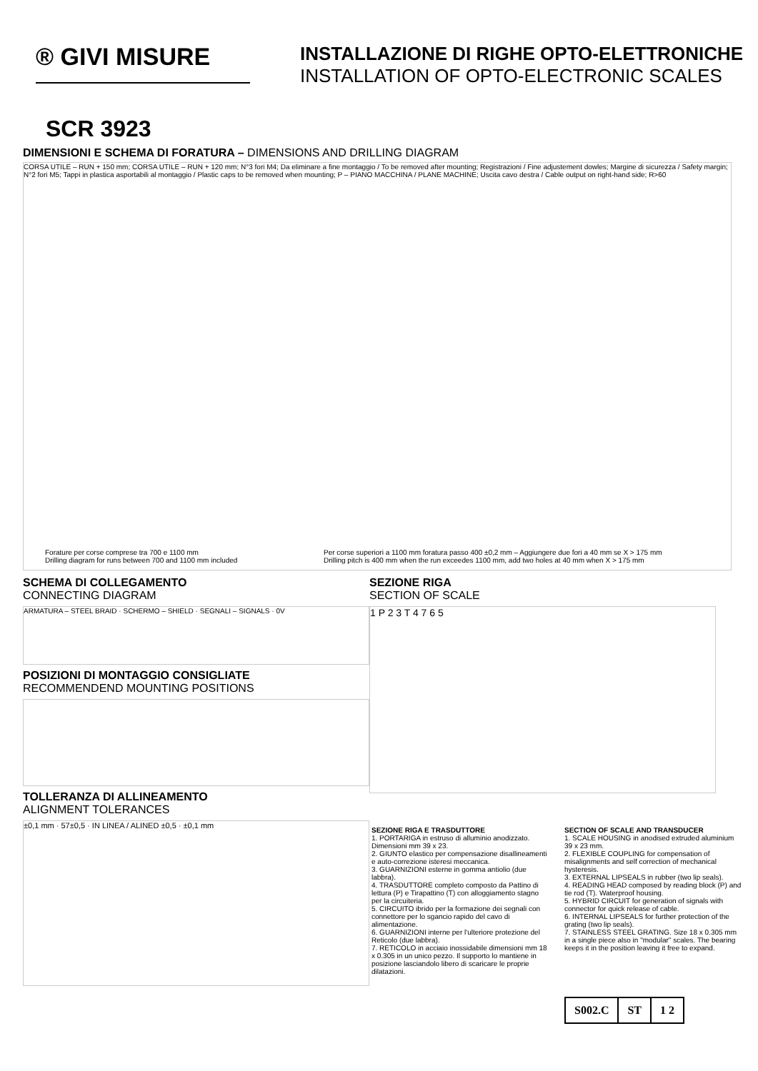® GIVI MISURE
INSTALLAZIONE DI RIGHE OPTO-ELETTRONICHE
INSTALLATION OF OPTO-ELECTRONIC SCALES
SCR 3923
DIMENSIONI E SCHEMA DI FORATURA – DIMENSIONS AND DRILLING DIAGRAM
CORSA UTILE – RUN + 150 mm; CORSA UTILE – RUN + 120 mm; N°3 fori M4; Da eliminare a fine montaggio / To be removed after mounting; Registrazioni / Fine adjustement dowles; Margine di sicurezza / Safety margin; N°2 fori M5; Tappi in plastica asportabili al montaggio / Plastic caps to be removed when mounting; P – PIANO MACCHINA / PLANE MACHINE; Uscita cavo destra / Cable output on right-hand side; R>60
Forature per corse comprese tra 700 e 1100 mm
Drilling diagram for runs between 700 and 1100 mm included
Per corse superiori a 1100 mm foratura passo 400 ±0,2 mm – Aggiungere due fori a 40 mm se X > 175 mm
Drilling pitch is 400 mm when the run exceedes 1100 mm, add two holes at 40 mm when X > 175 mm
SCHEMA DI COLLEGAMENTO
CONNECTING DIAGRAM
ARMATURA – STEEL BRAID · SCHERMO – SHIELD · SEGNALI – SIGNALS · 0V
POSIZIONI DI MONTAGGIO CONSIGLIATE
RECOMMENDEND MOUNTING POSITIONS
TOLLERANZA DI ALLINEAMENTO
ALIGNMENT TOLERANCES
±0,1 mm · 57±0,5 · IN LINEA / ALINED ±0,5 · ±0,1 mm
SEZIONE RIGA
SECTION OF SCALE
1 P 2 3 T 4 7 6 5
SEZIONE RIGA E TRASDUTTORE
1. PORTARIGA in estruso di alluminio anodizzato. Dimensioni mm 39 x 23.
2. GIUNTO elastico per compensazione disallineamenti e auto-correzione isteresi meccanica.
3. GUARNIZIONI esterne in gomma antiolio (due labbra).
4. TRASDUTTORE completo composto da Pattino di lettura (P) e Tirapattino (T) con alloggiamento stagno per la circuiteria.
5. CIRCUITO ibrido per la formazione dei segnali con connettore per lo sgancio rapido del cavo di alimentazione.
6. GUARNIZIONI interne per l'ulteriore protezione del Reticolo (due labbra).
7. RETICOLO in acciaio inossidabile dimensioni mm 18 x 0.305 in un unico pezzo. Il supporto lo mantiene in posizione lasciandolo libero di scaricare le proprie dilatazioni.
SECTION OF SCALE AND TRANSDUCER
1. SCALE HOUSING in anodised extruded aluminium 39 x 23 mm.
2. FLEXIBLE COUPLING for compensation of misalignments and self correction of mechanical hysteresis.
3. EXTERNAL LIPSEALS in rubber (two lip seals).
4. READING HEAD composed by reading block (P) and tie rod (T). Waterproof housing.
5. HYBRID CIRCUIT for generation of signals with connector for quick release of cable.
6. INTERNAL LIPSEALS for further protection of the grating (two lip seals).
7. STAINLESS STEEL GRATING. Size 18 x 0.305 mm in a single piece also in "modular" scales. The bearing keeps it in the position leaving it free to expand.
| S002.C | ST | 1 2 |